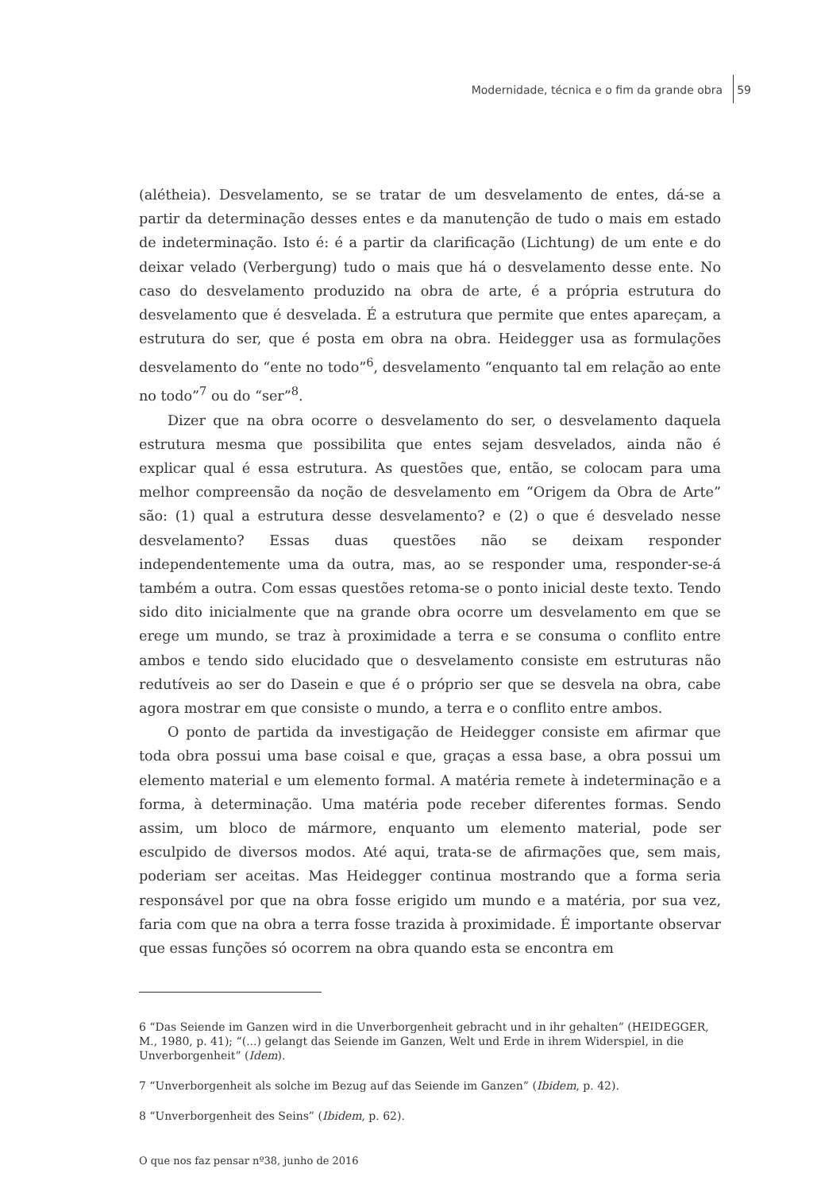Modernidade, técnica e o fim da grande obra 59
(alétheia). Desvelamento, se se tratar de um desvelamento de entes, dá-se a partir da determinação desses entes e da manutenção de tudo o mais em estado de indeterminação. Isto é: é a partir da clarificação (Lichtung) de um ente e do deixar velado (Verbergung) tudo o mais que há o desvelamento desse ente. No caso do desvelamento produzido na obra de arte, é a própria estrutura do desvelamento que é desvelada. É a estrutura que permite que entes apareçam, a estrutura do ser, que é posta em obra na obra. Heidegger usa as formulações desvelamento do “ente no todo”<sup>6</sup>, desvelamento “enquanto tal em relação ao ente no todo”<sup>7</sup> ou do “ser”<sup>8</sup>.
Dizer que na obra ocorre o desvelamento do ser, o desvelamento daquela estrutura mesma que possibilita que entes sejam desvelados, ainda não é explicar qual é essa estrutura. As questões que, então, se colocam para uma melhor compreensão da noção de desvelamento em “Origem da Obra de Arte” são: (1) qual a estrutura desse desvelamento? e (2) o que é desvelado nesse desvelamento? Essas duas questões não se deixam responder independentemente uma da outra, mas, ao se responder uma, responder-se-á também a outra. Com essas questões retoma-se o ponto inicial deste texto. Tendo sido dito inicialmente que na grande obra ocorre um desvelamento em que se erege um mundo, se traz à proximidade a terra e se consuma o conflito entre ambos e tendo sido elucidado que o desvelamento consiste em estruturas não redutíveis ao ser do Dasein e que é o próprio ser que se desvela na obra, cabe agora mostrar em que consiste o mundo, a terra e o conflito entre ambos.
O ponto de partida da investigação de Heidegger consiste em afirmar que toda obra possui uma base coisal e que, graças a essa base, a obra possui um elemento material e um elemento formal. A matéria remete à indeterminação e a forma, à determinação. Uma matéria pode receber diferentes formas. Sendo assim, um bloco de mármore, enquanto um elemento material, pode ser esculpido de diversos modos. Até aqui, trata-se de afirmações que, sem mais, poderiam ser aceitas. Mas Heidegger continua mostrando que a forma seria responsável por que na obra fosse erigido um mundo e a matéria, por sua vez, faria com que na obra a terra fosse trazida à proximidade. É importante observar que essas funções só ocorrem na obra quando esta se encontra em
6 “Das Seiende im Ganzen wird in die Unverborgenheit gebracht und in ihr gehalten” (HEIDEGGER, M., 1980, p. 41); “(...) gelangt das Seiende im Ganzen, Welt und Erde in ihrem Widerspiel, in die Unverborgenheit” (Idem).
7 “Unverborgenheit als solche im Bezug auf das Seiende im Ganzen” (Ibidem, p. 42).
8 “Unverborgenheit des Seins” (Ibidem, p. 62).
O que nos faz pensar nº38, junho de 2016